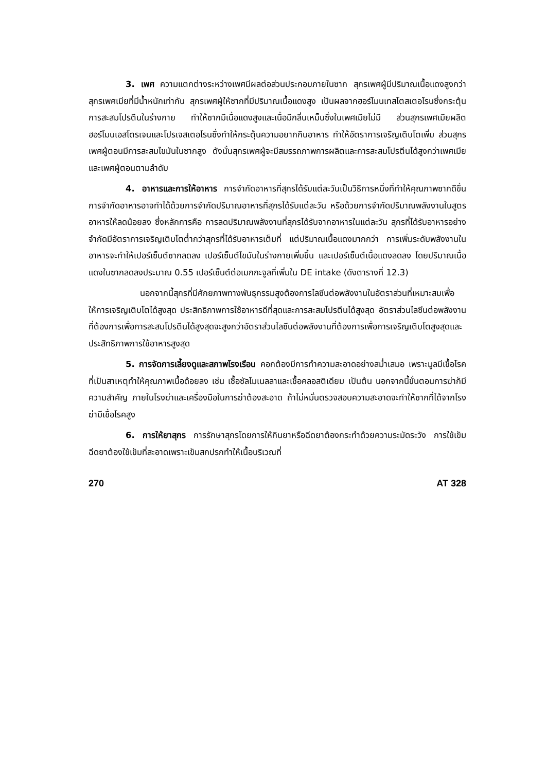3. เพศ ความแตกต่างระหว่างเพศมีผลต่อส่วนประกอบภายในซาก สุกรเพศผู้มีปริมาณเนื้อแดงสูงกว่าสุกรเพศเมียที่มีน้ำหนักเท่ากัน สุกรเพศผู้ให้ซากที่มีปริมาณเนื้อแดงสูง เป็นผลจากฮอร์โมนเทสโตสเตอโรนซึ่งกระตุ้นการสะสมโปรตีนในร่างกาย ทำให้ซากมีเนื้อแดงสูงและเนื้อมีกลิ่นเหม็นซึ่งในเพศเมียไม่มี ส่วนสุกรเพศเมียผลิตฮอร์โมนเอสโตรเจนและโปรเจสเตอโรนซึ่งทำให้กระตุ้นความอยากกินอาหาร ทำให้อัตราการเจริญเติบโตเพิ่ม ส่วนสุกรเพศผู้ตอนมีการสะสมไขมันในซากสูง ดังนั้นสุกรเพศผู้จะมีสมรรถภาพการผลิตและการสะสมโปรตีนได้สูงกว่าเพศเมียและเพศผู้ตอนตามลำดับ
4. อาหารและการให้อาหาร การจำกัดอาหารที่สุกรได้รับแต่ละวันเป็นวิธีการหนึ่งที่ทำให้คุณภาพซากดีขึ้น การจำกัดอาหารอาจทำได้ด้วยการจำกัดปริมาณอาหารที่สุกรได้รับแต่ละวัน หรือด้วยการจำกัดปริมาณพลังงานในสูตรอาหารให้ลดน้อยลง ซึ่งหลักการคือ การลดปริมาณพลังงานที่สุกรได้รับจากอาหารในแต่ละวัน สุกรที่ได้รับอาหารอย่างจำกัดมีอัตราการเจริญเติบโตต่ำกว่าสุกรที่ได้รับอาหารเต็มที่ แต่ปริมาณเนื้อแดงมากกว่า การเพิ่มระดับพลังงานในอาหารจะทำให้เปอร์เซ็นต์ซากลดลง เปอร์เซ็นต์ไขมันในร่างกายเพิ่มขึ้น และเปอร์เซ็นต์เนื้อแดงลดลง โดยปริมาณเนื้อแดงในซากลดลงประมาณ 0.55 เปอร์เซ็นต์ต่อเมกกะจูลที่เพิ่มใน DE intake (ดังตารางที่ 12.3)
นอกจากนี้สุกรที่มีศักยภาพทางพันธุกรรมสูงต้องการไลซีนต่อพลังงานในอัตราส่วนที่เหมาะสมเพื่อให้การเจริญเติบโตได้สูงสุด ประสิทธิภาพการใช้อาหารดีที่สุดและการสะสมโปรตีนได้สูงสุด อัตราส่วนไลซีนต่อพลังงานที่ต้องการเพื่อการสะสมโปรตีนได้สูงสุดจะสูงกว่าอัตราส่วนไลซีนต่อพลังงานที่ต้องการเพื่อการเจริญเติบโตสูงสุดและประสิทธิภาพการใช้อาหารสูงสุด
5. การจัดการเลี้ยงดูและสภาพโรงเรือน คอกต้องมีการทำความสะอาดอย่างสม่ำเสมอ เพราะมูลมีเชื้อโรคที่เป็นสาเหตุทำให้คุณภาพเนื้อด้อยลง เช่น เชื้อซัลโมเนลลาและเชื้อคลอสติเดียม เป็นต้น นอกจากนี้ขั้นตอนการฆ่าก็มีความสำคัญ ภายในโรงฆ่าและเครื่องมือในการฆ่าต้องสะอาด ถ้าไม่หมั่นตรวจสอบความสะอาดจะทำให้ซากที่ได้จากโรงฆ่ามีเชื้อโรคสูง
6. การให้ยาสุกร การรักษาสุกรโดยการให้กินยาหรือฉีดยาต้องกระทำด้วยความระมัดระวัง การใช้เข็มฉีดยาต้องใช้เข็มที่สะอาดเพราะเข็มสกปรกทำให้เนื้อบริเวณที่
270 AT 328